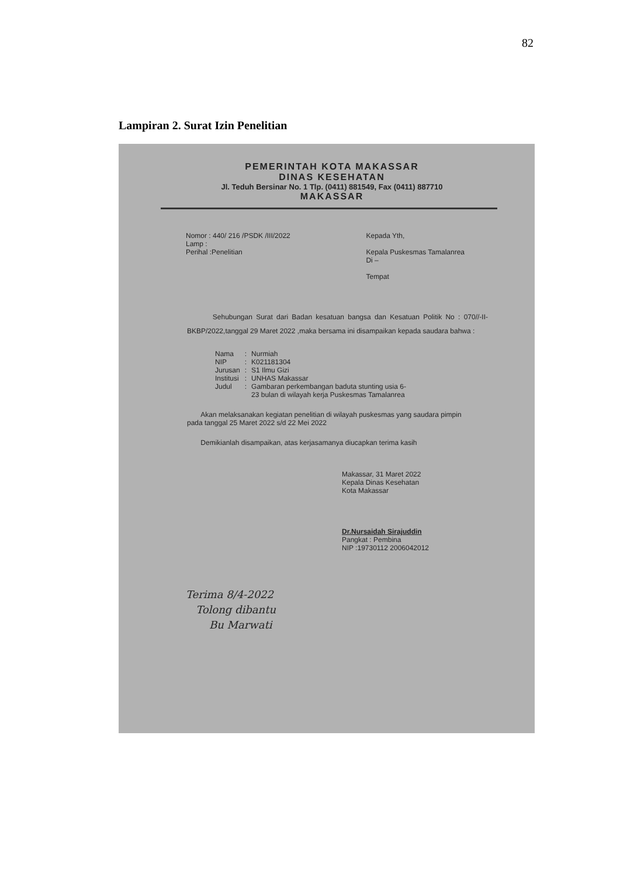82
Lampiran 2. Surat Izin Penelitian
PEMERINTAH KOTA MAKASSAR
DINAS KESEHATAN
Jl. Teduh Bersinar No. 1 Tlp. (0411) 881549, Fax (0411) 887710
MAKASSAR
Nomor : 440/ 216 /PSDK /III/2022
Lamp :
Perihal :Penelitian
Kepada Yth,
Kepala Puskesmas Tamalanrea
Di –
Tempat
Sehubungan Surat dari Badan kesatuan bangsa dan Kesatuan Politik No : 070//-II-BKBP/2022,tanggal 29 Maret 2022 ,maka bersama ini disampaikan kepada saudara bahwa :
| Nama | : | Nurmiah |
| NIP | : | K021181304 |
| Jurusan | : | S1 Ilmu Gizi |
| Institusi | : | UNHAS Makassar |
| Judul | : | Gambaran perkembangan baduta stunting usia 6- 23 bulan di wilayah kerja Puskesmas Tamalanrea |
Akan melaksanakan kegiatan penelitian di wilayah puskesmas yang saudara pimpin pada tanggal 25 Maret 2022 s/d 22 Mei 2022
Demikianlah disampaikan, atas kerjasamanya diucapkan terima kasih
Makassar, 31 Maret 2022
Kepala Dinas Kesehatan
Kota Makassar
Dr.Nursaidah Sirajuddin
Pangkat : Pembina
NIP :19730112 2006042012
Terima 8/4-2022
Tolong dibantu
Bu Marwati